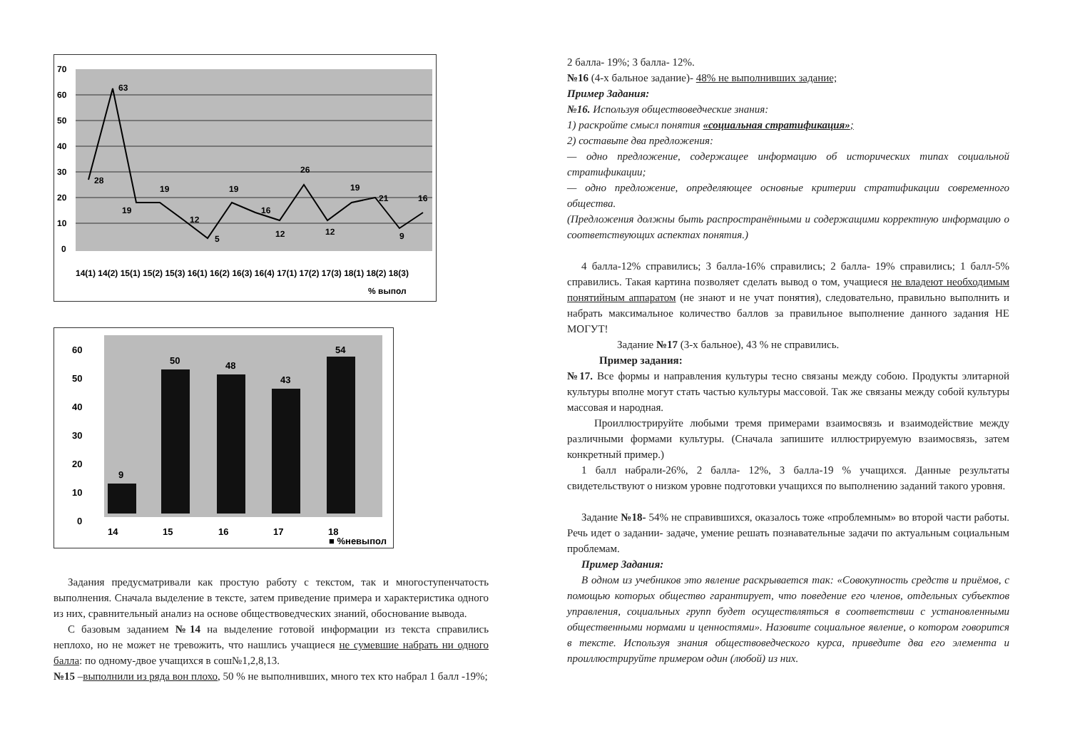70
60
50
40
30
20
10
0
28
63
19
19
12
5
19
16
12
26
12
19
21
9
16
14(1) 14(2) 15(1) 15(2) 15(3) 16(1) 16(2) 16(3) 16(4) 17(1) 17(2) 17(3) 18(1) 18(2) 18(3)
% выпол
60
50
40
30
20
10
0
9
50
48
43
54
14
15
16
17
18
■ %невыпол
Задания предусматривали как простую работу с текстом, так и многоступенчатость выполнения. Сначала выделение в тексте, затем приведение примера и характеристика одного из них, сравнительный анализ на основе обществоведческих знаний, обоснование вывода.
С базовым заданием №14 на выделение готовой информации из текста справились неплохо, но не может не тревожить, что нашлись учащиеся не сумевшие набрать ни одного балла: по одному-двое учащихся в сош№1,2,8,13.
№15 –выполнили из ряда вон плохо, 50 % не выполнивших, много тех кто набрал 1 балл -19%;
2 балла- 19%; 3 балла- 12%.
№16 (4-х бальное задание)- 48% не выполнивших задание;
Пример Задания:
№16. Используя обществоведческие знания:
1) раскройте смысл понятия «социальная стратификация»;
2) составьте два предложения:
— одно предложение, содержащее информацию об исторических типах социальной стратификации;
— одно предложение, определяющее основные критерии стратификации современного общества.
(Предложения должны быть распространёнными и содержащими корректную информацию о соответствующих аспектах понятия.)
4 балла-12% справились; 3 балла-16% справились; 2 балла- 19% справились; 1 балл-5% справились. Такая картина позволяет сделать вывод о том, учащиеся не владеют необходимым понятийным аппаратом (не знают и не учат понятия), следовательно, правильно выполнить и набрать максимальное количество баллов за правильное выполнение данного задания НЕ МОГУТ!
Задание №17 (3-х бальное), 43 % не справились.
Пример задания:
№17. Все формы и направления культуры тесно связаны между собою. Продукты элитарной культуры вполне могут стать частью культуры массовой. Так же связаны между собой культуры массовая и народная.
Проиллюстрируйте любыми тремя примерами взаимосвязь и взаимодействие между различными формами культуры. (Сначала запишите иллюстрируемую взаимосвязь, затем конкретный пример.)
1 балл набрали-26%, 2 балла- 12%, 3 балла-19 % учащихся. Данные результаты свидетельствуют о низком уровне подготовки учащихся по выполнению заданий такого уровня.
Задание №18- 54% не справившихся, оказалось тоже «проблемным» во второй части работы. Речь идет о задании- задаче, умение решать познавательные задачи по актуальным социальным проблемам.
Пример Задания:
В одном из учебников это явление раскрывается так: «Совокупность средств и приёмов, с помощью которых общество гарантирует, что поведение его членов, отдельных субъектов управления, социальных групп будет осуществляться в соответствии с установленными общественными нормами и ценностями». Назовите социальное явление, о котором говорится в тексте. Используя знания обществоведческого курса, приведите два его элемента и проиллюстрируйте примером один (любой) из них.